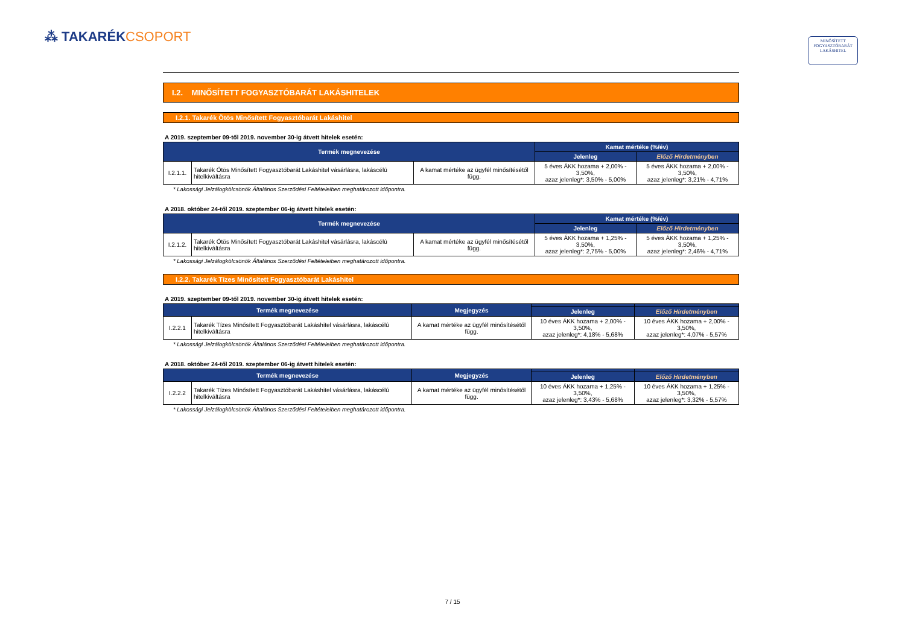⁂ TAKARÉKCSOPORT
MINŐSÍTETT
FOGYASZTÓBARÁT
LAKÁSHITEL
I.2. MINŐSÍTETT FOGYASZTÓBARÁT LAKÁSHITELEK
I.2.1. Takarék Ötös Minősített Fogyasztóbarát Lakáshitel
A 2019. szeptember 09-től 2019. november 30-ig átvett hitelek esetén:
| Termék megnevezése | | | Kamat mértéke (%/év) | |
| --- | --- | --- | --- | --- |
| | | | Jelenleg | Előző Hirdetményben |
| I.2.1.1. | Takarék Ötös Minősített Fogyasztóbarát Lakáshitel vásárlásra, lakáscélú hitelkiváltásra | A kamat mértéke az ügyfél minősítésétől függ. | 5 éves ÁKK hozama + 2,00% - 3,50%, azaz jelenleg*: 3,50% - 5,00% | 5 éves ÁKK hozama + 2,00% - 3,50%, azaz jelenleg*: 3,21% - 4,71% |
* Lakossági Jelzálogkölcsönök Általános Szerződési Feltételeiben meghatározott időpontra.
A 2018. október 24-től 2019. szeptember 06-ig átvett hitelek esetén:
| Termék megnevezése | | | Kamat mértéke (%/év) | |
| --- | --- | --- | --- | --- |
| | | | Jelenleg | Előző Hirdetményben |
| I.2.1.2. | Takarék Ötös Minősített Fogyasztóbarát Lakáshitel vásárlásra, lakáscélú hitelkiváltásra | A kamat mértéke az ügyfél minősítésétől függ. | 5 éves ÁKK hozama + 1,25% - 3,50%, azaz jelenleg*: 2,75% - 5,00% | 5 éves ÁKK hozama + 1,25% - 3,50%, azaz jelenleg*: 2,46% - 4,71% |
* Lakossági Jelzálogkölcsönök Általános Szerződési Feltételeiben meghatározott időpontra.
I.2.2. Takarék Tízes Minősített Fogyasztóbarát Lakáshitel
A 2019. szeptember 09-től 2019. november 30-ig átvett hitelek esetén:
| Termék megnevezése | | Megjegyzés | | |
| --- | --- | --- | --- | --- |
| | | | Jelenleg | Előző Hirdetményben |
| I.2.2.1 | Takarék Tízes Minősített Fogyasztóbarát Lakáshitel vásárlásra, lakáscélú hitelkiváltásra | A kamat mértéke az ügyfél minősítésétől függ. | 10 éves ÁKK hozama + 2,00% - 3,50%, azaz jelenleg*: 4,18% - 5,68% | 10 éves ÁKK hozama + 2,00% - 3,50%, azaz jelenleg*: 4,07% - 5,57% |
* Lakossági Jelzálogkölcsönök Általános Szerződési Feltételeiben meghatározott időpontra.
A 2018. október 24-től 2019. szeptember 06-ig átvett hitelek esetén:
| Termék megnevezése | | Megjegyzés | | |
| --- | --- | --- | --- | --- |
| | | | Jelenleg | Előző Hirdetményben |
| I.2.2.2 | Takarék Tízes Minősített Fogyasztóbarát Lakáshitel vásárlásra, lakáscélú hitelkiváltásra | A kamat mértéke az ügyfél minősítésétől függ. | 10 éves ÁKK hozama + 1,25% - 3,50%, azaz jelenleg*: 3,43% - 5,68% | 10 éves ÁKK hozama + 1,25% - 3,50%, azaz jelenleg*: 3,32% - 5,57% |
* Lakossági Jelzálogkölcsönök Általános Szerződési Feltételeiben meghatározott időpontra.
7 / 15